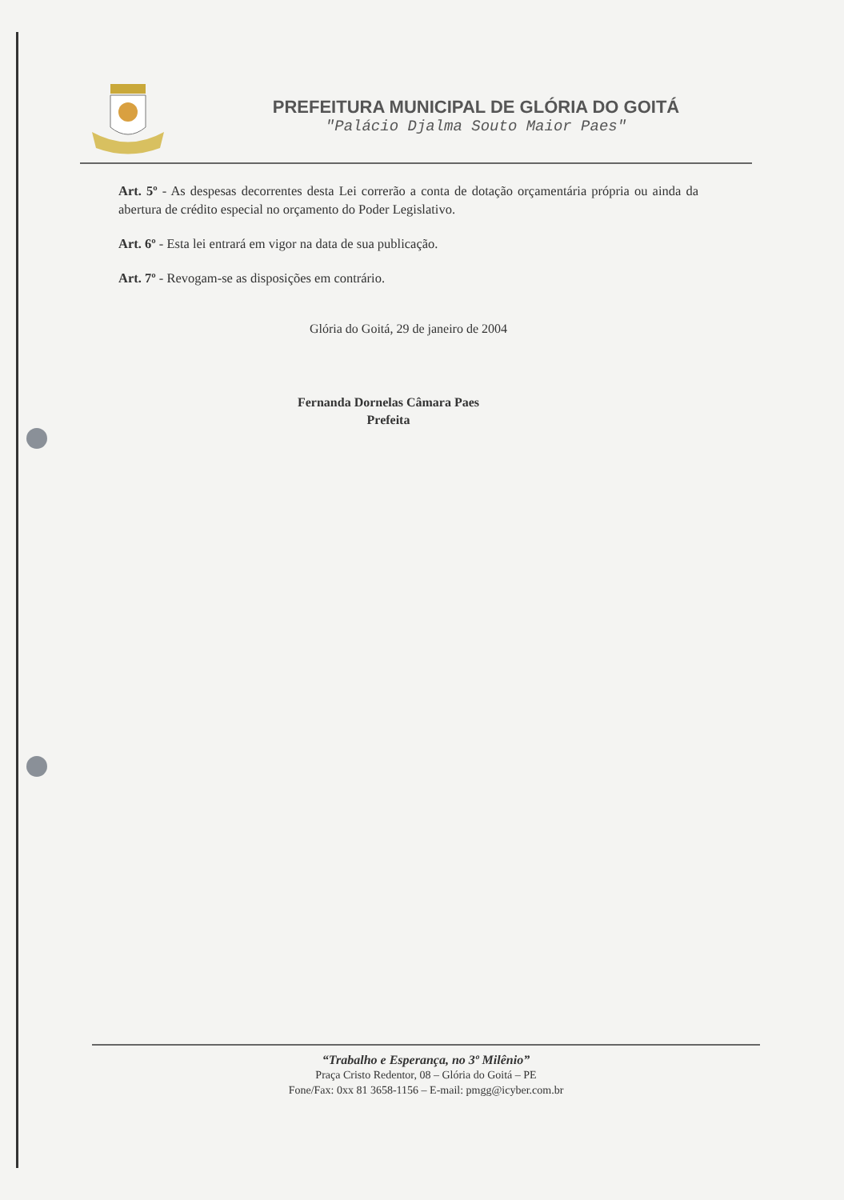PREFEITURA MUNICIPAL DE GLÓRIA DO GOITÁ
"Palácio Djalma Souto Maior Paes"
Art. 5º - As despesas decorrentes desta Lei correrão a conta de dotação orçamentária própria ou ainda da abertura de crédito especial no orçamento do Poder Legislativo.
Art. 6º - Esta lei entrará em vigor na data de sua publicação.
Art. 7º - Revogam-se as disposições em contrário.
Glória do Goitá, 29 de janeiro de 2004
Fernanda Dornelas Câmara Paes
Prefeita
“Trabalho e Esperança, no 3º Milênio”
Praça Cristo Redentor, 08 – Glória do Goitá – PE
Fone/Fax: 0xx 81 3658-1156 – E-mail: pmgg@icyber.com.br